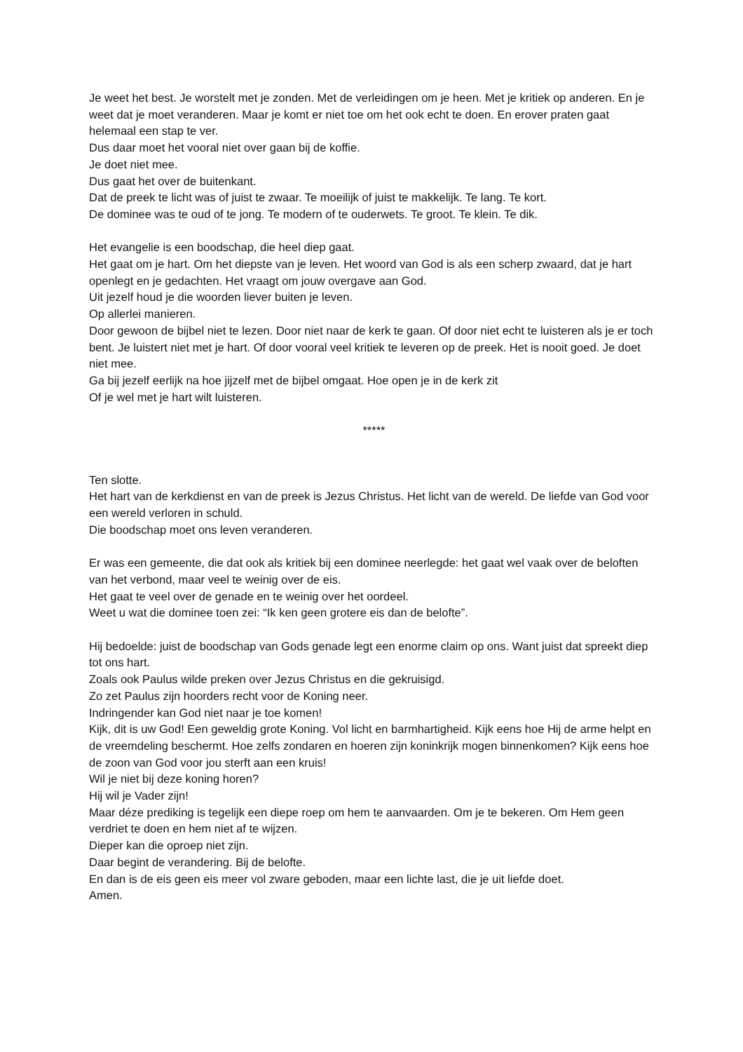Je weet het best. Je worstelt met je zonden. Met de verleidingen om je heen. Met je kritiek op anderen. En je weet dat je moet veranderen. Maar je komt er niet toe om het ook echt te doen. En erover praten gaat helemaal een stap te ver.
Dus daar moet het vooral niet over gaan bij de koffie.
Je doet niet mee.
Dus gaat het over de buitenkant.
Dat de preek te licht was of juist te zwaar. Te moeilijk of juist te makkelijk. Te lang. Te kort.
De dominee was te oud of te jong. Te modern of te ouderwets. Te groot. Te klein. Te dik.
Het evangelie is een boodschap, die heel diep gaat.
Het gaat om je hart. Om het diepste van je leven. Het woord van God is als een scherp zwaard, dat je hart openlegt en je gedachten. Het vraagt om jouw overgave aan God.
Uit jezelf houd je die woorden liever buiten je leven.
Op allerlei manieren.
Door gewoon de bijbel niet te lezen. Door niet naar de kerk te gaan. Of door niet echt te luisteren als je er toch bent. Je luistert niet met je hart. Of door vooral veel kritiek te leveren op de preek. Het is nooit goed. Je doet niet mee.
Ga bij jezelf eerlijk na hoe jijzelf met de bijbel omgaat. Hoe open je in de kerk zit
Of je wel met je hart wilt luisteren.
*****
Ten slotte.
Het hart van de kerkdienst en van de preek is Jezus Christus. Het licht van de wereld. De liefde van God voor een wereld verloren in schuld.
Die boodschap moet ons leven veranderen.
Er was een gemeente, die dat ook als kritiek bij een dominee neerlegde: het gaat wel vaak over de beloften van het verbond, maar veel te weinig over de eis.
Het gaat te veel over de genade en te weinig over het oordeel.
Weet u wat die dominee toen zei: “Ik ken geen grotere eis dan de belofte”.
Hij bedoelde: juist de boodschap van Gods genade legt een enorme claim op ons. Want juist dat spreekt diep tot ons hart.
Zoals ook Paulus wilde preken over Jezus Christus en die gekruisigd.
Zo zet Paulus zijn hoorders recht voor de Koning neer.
Indringender kan God niet naar je toe komen!
Kijk, dit is uw God! Een geweldig grote Koning. Vol licht en barmhartigheid. Kijk eens hoe Hij de arme helpt en de vreemdeling beschermt. Hoe zelfs zondaren en hoeren zijn koninkrijk mogen binnenkomen? Kijk eens hoe de zoon van God voor jou sterft aan een kruis!
Wil je niet bij deze koning horen?
Hij wil je Vader zijn!
Maar déze prediking is tegelijk een diepe roep om hem te aanvaarden. Om je te bekeren. Om Hem geen verdriet te doen en hem niet af te wijzen.
Dieper kan die oproep niet zijn.
Daar begint de verandering. Bij de belofte.
En dan is de eis geen eis meer vol zware geboden, maar een lichte last, die je uit liefde doet.
Amen.